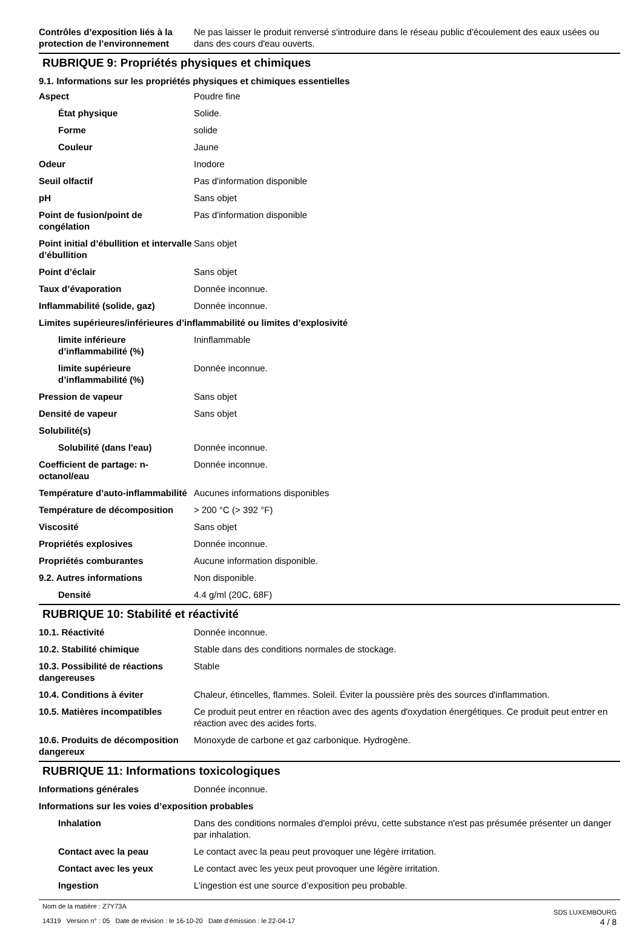| Contrôles d’exposition liés à la protection de l’environnement | Ne pas laisser le produit renversé s'introduire dans le réseau public d'écoulement des eaux usées ou dans des cours d'eau ouverts. |
RUBRIQUE 9: Propriétés physiques et chimiques
9.1. Informations sur les propriétés physiques et chimiques essentielles
| Aspect | Poudre fine |
| État physique | Solide. |
| Forme | solide |
| Couleur | Jaune |
| Odeur | Inodore |
| Seuil olfactif | Pas d'information disponible |
| pH | Sans objet |
| Point de fusion/point de congélation | Pas d'information disponible |
| Point initial d’ébullition et intervalle d’ébullition | Sans objet |
| Point d’éclair | Sans objet |
| Taux d’évaporation | Donnée inconnue. |
| Inflammabilité (solide, gaz) | Donnée inconnue. |
| Limites supérieures/inférieures d’inflammabilité ou limites d’explosivité | |
| limite inférieure d’inflammabilité (%) | Ininflammable |
| limite supérieure d’inflammabilité (%) | Donnée inconnue. |
| Pression de vapeur | Sans objet |
| Densité de vapeur | Sans objet |
| Solubilité(s) | |
| Solubilité (dans l'eau) | Donnée inconnue. |
| Coefficient de partage: n-octanol/eau | Donnée inconnue. |
| Température d’auto-inflammabilité | Aucunes informations disponibles |
| Température de décomposition | > 200 °C (> 392 °F) |
| Viscosité | Sans objet |
| Propriétés explosives | Donnée inconnue. |
| Propriétés comburantes | Aucune information disponible. |
| 9.2. Autres informations | Non disponible. |
| Densité | 4.4 g/ml (20C, 68F) |
RUBRIQUE 10: Stabilité et réactivité
| 10.1. Réactivité | Donnée inconnue. |
| 10.2. Stabilité chimique | Stable dans des conditions normales de stockage. |
| 10.3. Possibilité de réactions dangereuses | Stable |
| 10.4. Conditions à éviter | Chaleur, étincelles, flammes. Soleil. Éviter la poussière près des sources d'inflammation. |
| 10.5. Matières incompatibles | Ce produit peut entrer en réaction avec des agents d'oxydation énergétiques. Ce produit peut entrer en réaction avec des acides forts. |
| 10.6. Produits de décomposition dangereux | Monoxyde de carbone et gaz carbonique. Hydrogène. |
RUBRIQUE 11: Informations toxicologiques
| Informations générales | Donnée inconnue. |
| Informations sur les voies d’exposition probables | |
| Inhalation | Dans des conditions normales d'emploi prévu, cette substance n'est pas présumée présenter un danger par inhalation. |
| Contact avec la peau | Le contact avec la peau peut provoquer une légère irritation. |
| Contact avec les yeux | Le contact avec les yeux peut provoquer une légère irritation. |
| Ingestion | L’ingestion est une source d’exposition peu probable. |
Nom de la matière : Z7Y73A
14319 Version n° : 05 Date de révision : le 16-10-20 Date d’émission : le 22-04-17
SDS LUXEMBOURG
4 / 8